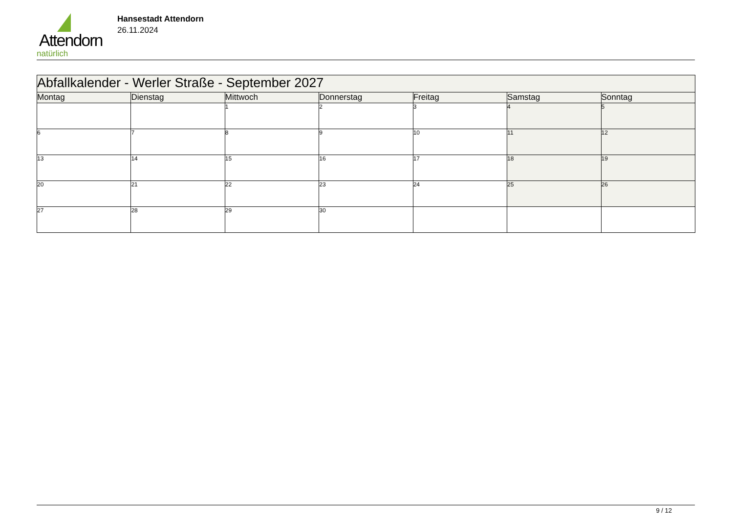Attendorn
natürlich
Hansestadt Attendorn
26.11.2024
| Abfallkalender - Werler Straße - September 2027 | | | | | | |
| Montag | Dienstag | Mittwoch | Donnerstag | Freitag | Samstag | Sonntag |
| | | 1 | 2 | 3 | 4 | 5 |
| 6 | 7 | 8 | 9 | 10 | 11 | 12 |
| 13 | 14 | 15 | 16 | 17 | 18 | 19 |
| 20 | 21 | 22 | 23 | 24 | 25 | 26 |
| 27 | 28 | 29 | 30 | | | |
9 / 12